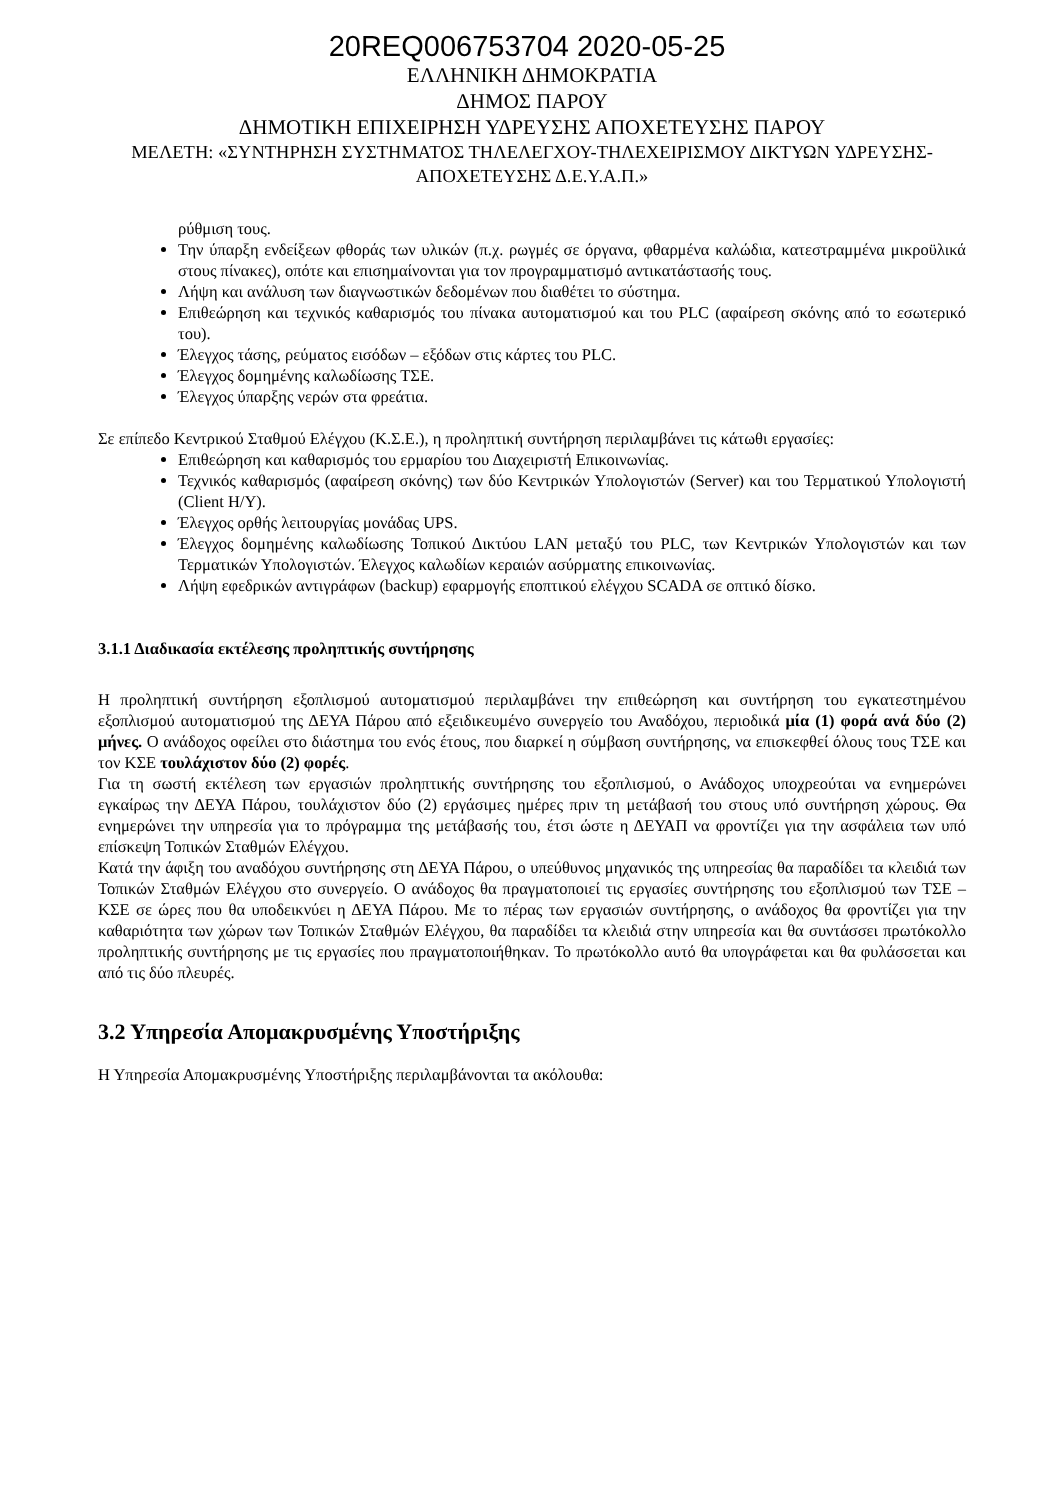20REQ006753704 2020-05-25
ΕΛΛΗΝΙΚΗ ΔΗΜΟΚΡΑΤΙΑ
ΔΗΜΟΣ ΠΑΡΟΥ
ΔΗΜΟΤΙΚΗ ΕΠΙΧΕΙΡΗΣΗ ΥΔΡΕΥΣΗΣ ΑΠΟΧΕΤΕΥΣΗΣ ΠΑΡΟΥ
ΜΕΛΕΤΗ: «ΣΥΝΤΗΡΗΣΗ ΣΥΣΤΗΜΑΤΟΣ ΤΗΛΕΛΕΓΧΟΥ-ΤΗΛΕΧΕΙΡΙΣΜΟΥ ΔΙΚΤΥΩΝ ΥΔΡΕΥΣΗΣ-ΑΠΟΧΕΤΕΥΣΗΣ Δ.Ε.Υ.Α.Π.»
ρύθμιση τους.
Την ύπαρξη ενδείξεων φθοράς των υλικών (π.χ. ρωγμές σε όργανα, φθαρμένα καλώδια, κατεστραμμένα μικροϋλικά στους πίνακες), οπότε και επισημαίνονται για τον προγραμματισμό αντικατάστασής τους.
Λήψη και ανάλυση των διαγνωστικών δεδομένων που διαθέτει το σύστημα.
Επιθεώρηση και τεχνικός καθαρισμός του πίνακα αυτοματισμού και του PLC (αφαίρεση σκόνης από το εσωτερικό του).
Έλεγχος τάσης, ρεύματος εισόδων – εξόδων στις κάρτες του PLC.
Έλεγχος δομημένης καλωδίωσης ΤΣΕ.
Έλεγχος ύπαρξης νερών στα φρεάτια.
Σε επίπεδο Κεντρικού Σταθμού Ελέγχου (Κ.Σ.Ε.), η προληπτική συντήρηση περιλαμβάνει τις κάτωθι εργασίες:
Επιθεώρηση και καθαρισμός του ερμαρίου του Διαχειριστή Επικοινωνίας.
Τεχνικός καθαρισμός (αφαίρεση σκόνης) των δύο Κεντρικών Υπολογιστών (Server) και του Τερματικού Υπολογιστή (Client Η/Υ).
Έλεγχος ορθής λειτουργίας μονάδας UPS.
Έλεγχος δομημένης καλωδίωσης Τοπικού Δικτύου LAN μεταξύ του PLC, των Κεντρικών Υπολογιστών και των Τερματικών Υπολογιστών. Έλεγχος καλωδίων κεραιών ασύρματης επικοινωνίας.
Λήψη εφεδρικών αντιγράφων (backup) εφαρμογής εποπτικού ελέγχου SCADA σε οπτικό δίσκο.
3.1.1 Διαδικασία εκτέλεσης προληπτικής συντήρησης
Η προληπτική συντήρηση εξοπλισμού αυτοματισμού περιλαμβάνει την επιθεώρηση και συντήρηση του εγκατεστημένου εξοπλισμού αυτοματισμού της ΔΕΥΑ Πάρου από εξειδικευμένο συνεργείο του Αναδόχου, περιοδικά μία (1) φορά ανά δύο (2) μήνες. Ο ανάδοχος οφείλει στο διάστημα του ενός έτους, που διαρκεί η σύμβαση συντήρησης, να επισκεφθεί όλους τους ΤΣΕ και τον ΚΣΕ τουλάχιστον δύο (2) φορές.
Για τη σωστή εκτέλεση των εργασιών προληπτικής συντήρησης του εξοπλισμού, ο Ανάδοχος υποχρεούται να ενημερώνει εγκαίρως την ΔΕΥΑ Πάρου, τουλάχιστον δύο (2) εργάσιμες ημέρες πριν τη μετάβασή του στους υπό συντήρηση χώρους. Θα ενημερώνει την υπηρεσία για το πρόγραμμα της μετάβασής του, έτσι ώστε η ΔΕΥΑΠ να φροντίζει για την ασφάλεια των υπό επίσκεψη Τοπικών Σταθμών Ελέγχου.
Κατά την άφιξη του αναδόχου συντήρησης στη ΔΕΥΑ Πάρου, ο υπεύθυνος μηχανικός της υπηρεσίας θα παραδίδει τα κλειδιά των Τοπικών Σταθμών Ελέγχου στο συνεργείο. Ο ανάδοχος θα πραγματοποιεί τις εργασίες συντήρησης του εξοπλισμού των ΤΣΕ – ΚΣΕ σε ώρες που θα υποδεικνύει η ΔΕΥΑ Πάρου. Με το πέρας των εργασιών συντήρησης, ο ανάδοχος θα φροντίζει για την καθαριότητα των χώρων των Τοπικών Σταθμών Ελέγχου, θα παραδίδει τα κλειδιά στην υπηρεσία και θα συντάσσει πρωτόκολλο προληπτικής συντήρησης με τις εργασίες που πραγματοποιήθηκαν. Το πρωτόκολλο αυτό θα υπογράφεται και θα φυλάσσεται και από τις δύο πλευρές.
3.2 Υπηρεσία Απομακρυσμένης Υποστήριξης
Η Υπηρεσία Απομακρυσμένης Υποστήριξης περιλαμβάνονται τα ακόλουθα: